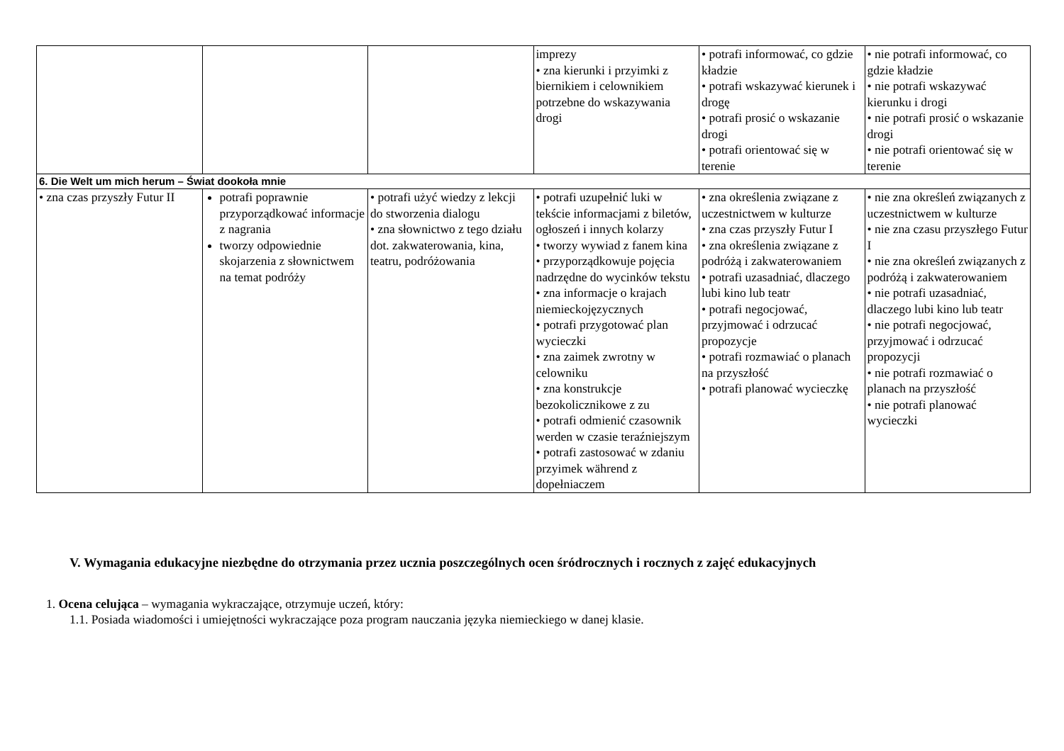| | | | imprezy • zna kierunki i przyimki z biernikiem i celownikiem potrzebne do wskazywania drogi | • potrafi informować, co gdzie kładzie • potrafi wskazywać kierunek i drogę • potrafi prosić o wskazanie drogi • potrafi orientować się w terenie | • nie potrafi informować, co gdzie kładzie • nie potrafi wskazywać kierunku i drogi • nie potrafi prosić o wskazanie drogi • nie potrafi orientować się w terenie |
| 6. Die Welt um mich herum – Świat dookoła mnie | | | | | |
| • zna czas przyszły Futur II | potrafi poprawnie przyporządkować informacje z nagrania tworzy odpowiednie skojarzenia z słownictwem na temat podróży | • potrafi użyć wiedzy z lekcji do stworzenia dialogu • zna słownictwo z tego działu dot. zakwaterowania, kina, teatru, podróżowania | • potrafi uzupełnić luki w tekście informacjami z biletów, ogłoszeń i innych kolarzy • tworzy wywiad z fanem kina • przyporządkowuje pojęcia nadrzędne do wycinków tekstu • zna informacje o krajach niemieckojęzycznych • potrafi przygotować plan wycieczki • zna zaimek zwrotny w celowniku • zna konstrukcje bezokolicznikowe z zu • potrafi odmienić czasownik werden w czasie teraźniejszym • potrafi zastosować w zdaniu przyimek während z dopełniaczem | • zna określenia związane z uczestnictwem w kulturze • zna czas przyszły Futur I • zna określenia związane z podróżą i zakwaterowaniem • potrafi uzasadniać, dlaczego lubi kino lub teatr • potrafi negocjować, przyjmować i odrzucać propozycje • potrafi rozmawiać o planach na przyszłość • potrafi planować wycieczkę | • nie zna określeń związanych z uczestnictwem w kulturze • nie zna czasu przyszłego Futur I • nie zna określeń związanych z podróżą i zakwaterowaniem • nie potrafi uzasadniać, dlaczego lubi kino lub teatr • nie potrafi negocjować, przyjmować i odrzucać propozycji • nie potrafi rozmawiać o planach na przyszłość • nie potrafi planować wycieczki |
V. Wymagania edukacyjne niezbędne do otrzymania przez ucznia poszczególnych ocen śródrocznych i rocznych z zajęć edukacyjnych
1. Ocena celująca – wymagania wykraczające, otrzymuje uczeń, który:
1.1. Posiada wiadomości i umiejętności wykraczające poza program nauczania języka niemieckiego w danej klasie.